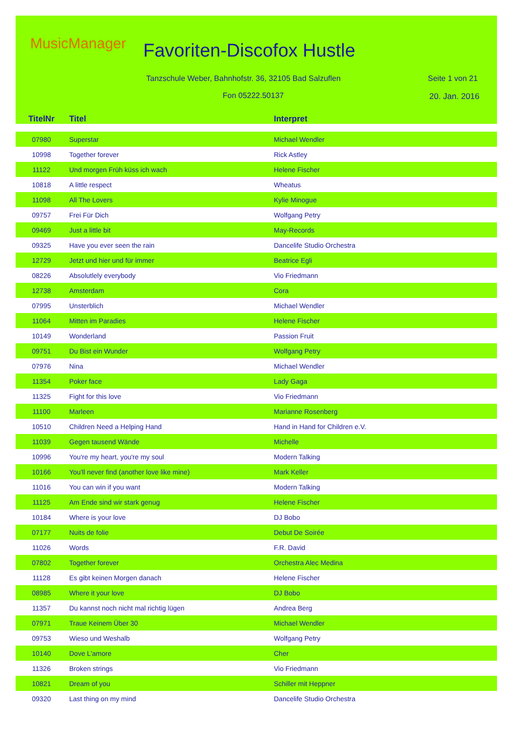MusicManager Favoriten-Discofox Hustle
Tanzschule Weber, Bahnhofstr. 36, 32105 Bad Salzuflen
Seite 1 von 21
Fon 05222.50137 20. Jan. 2016
| TitelNr | Titel | Interpret |
| --- | --- | --- |
| 07980 | Superstar | Michael Wendler |
| 10998 | Together forever | Rick Astley |
| 11122 | Und morgen Früh küss ich wach | Helene Fischer |
| 10818 | A little respect | Wheatus |
| 11098 | All The Lovers | Kylie Minogue |
| 09757 | Frei Für Dich | Wolfgang Petry |
| 09469 | Just a little bit | May-Records |
| 09325 | Have you ever seen the rain | Dancelife Studio Orchestra |
| 12729 | Jetzt und hier und für immer | Beatrice Egli |
| 08226 | Absolutlely everybody | Vio Friedmann |
| 12738 | Amsterdam | Cora |
| 07995 | Unsterblich | Michael Wendler |
| 11064 | Mitten im Paradies | Helene Fischer |
| 10149 | Wonderland | Passion Fruit |
| 09751 | Du Bist ein Wunder | Wolfgang Petry |
| 07976 | Nina | Michael Wendler |
| 11354 | Poker face | Lady Gaga |
| 11325 | Fight for this love | Vio Friedmann |
| 11100 | Marleen | Marianne Rosenberg |
| 10510 | Children Need a Helping Hand | Hand in Hand for Children e.V. |
| 11039 | Gegen tausend Wände | Michelle |
| 10996 | You're my heart, you're my soul | Modern Talking |
| 10166 | You'll never find (another love like mine) | Mark Keller |
| 11016 | You can win if you want | Modern Talking |
| 11125 | Am Ende sind wir stark genug | Helene Fischer |
| 10184 | Where is your love | DJ Bobo |
| 07177 | Nuits de folie | Debut De Soirée |
| 11026 | Words | F.R. David |
| 07802 | Together forever | Orchestra Alec Medina |
| 11128 | Es gibt keinen Morgen danach | Helene Fischer |
| 08985 | Where it your love | DJ Bobo |
| 11357 | Du kannst noch nicht mal richtig lügen | Andrea Berg |
| 07971 | Traue Keinem Über 30 | Michael Wendler |
| 09753 | Wieso und Weshalb | Wolfgang Petry |
| 10140 | Dove L'amore | Cher |
| 11326 | Broken strings | Vio Friedmann |
| 10821 | Dream of you | Schiller mit Heppner |
| 09320 | Last thing on my mind | Dancelife Studio Orchestra |